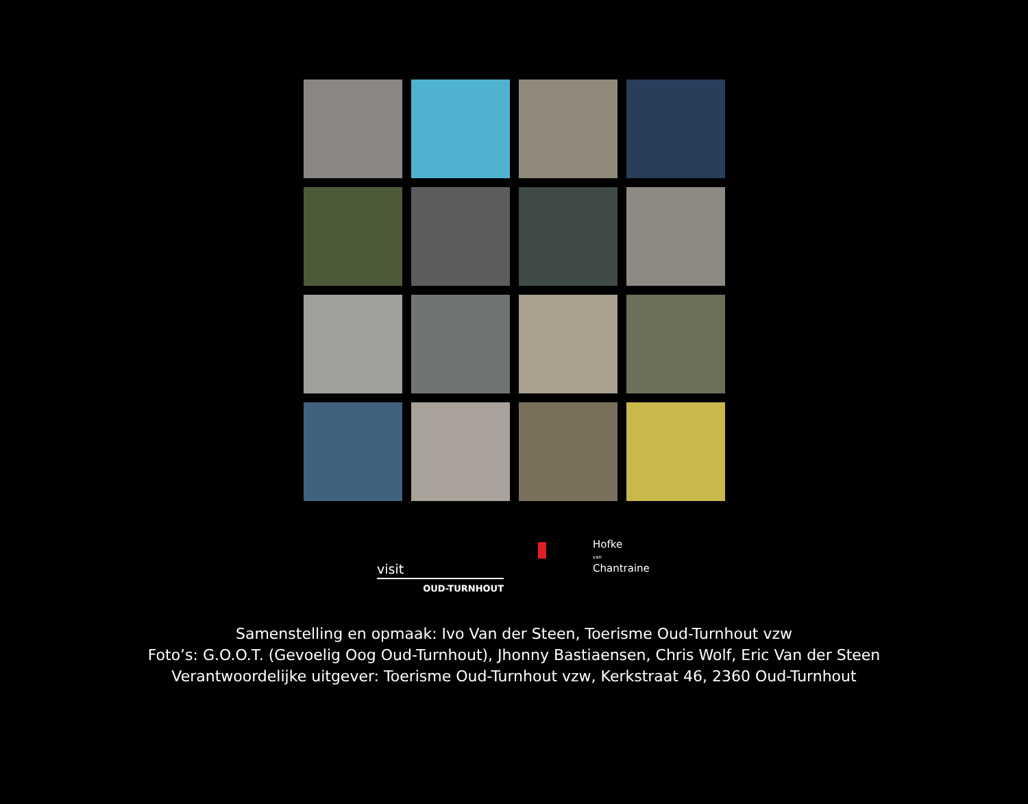visit
OUD-TURNHOUT
Hofke
van
Chantraine
Samenstelling en opmaak: Ivo Van der Steen, Toerisme Oud-Turnhout vzw
Foto’s: G.O.O.T. (Gevoelig Oog Oud-Turnhout), Jhonny Bastiaensen, Chris Wolf, Eric Van der Steen
Verantwoordelijke uitgever: Toerisme Oud-Turnhout vzw, Kerkstraat 46, 2360 Oud-Turnhout